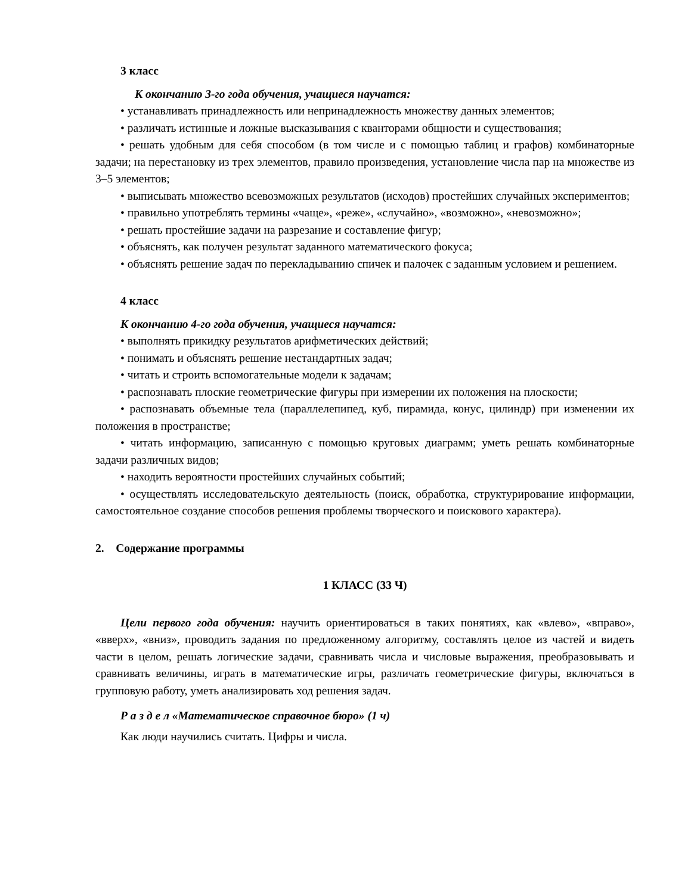3 класс
К окончанию 3-го года обучения, учащиеся научатся:
• устанавливать принадлежность или непринадлежность множеству данных элементов;
• различать истинные и ложные высказывания с кванторами общности и существования;
• решать удобным для себя способом (в том числе и с помощью таблиц и графов) комбинаторные задачи; на перестановку из трех элементов, правило произведения, установление числа пар на множестве из 3–5 элементов;
• выписывать множество всевозможных результатов (исходов) простейших случайных экспериментов;
• правильно употреблять термины «чаще», «реже», «случайно», «возможно», «невозможно»;
• решать простейшие задачи на разрезание и составление фигур;
• объяснять, как получен результат заданного математического фокуса;
• объяснять решение задач по перекладыванию спичек и палочек с заданным условием и решением.
4 класс
К окончанию 4-го года обучения, учащиеся научатся:
• выполнять прикидку результатов арифметических действий;
• понимать и объяснять решение нестандартных задач;
• читать и строить вспомогательные модели к задачам;
• распознавать плоские геометрические фигуры при измерении их положения на плоскости;
• распознавать объемные тела (параллелепипед, куб, пирамида, конус, цилиндр) при изменении их положения в пространстве;
• читать информацию, записанную с помощью круговых диаграмм; уметь решать комбинаторные задачи различных видов;
• находить вероятности простейших случайных событий;
• осуществлять исследовательскую деятельность (поиск, обработка, структурирование информации, самостоятельное создание способов решения проблемы творческого и поискового характера).
2. Содержание программы
1 КЛАСС (33 Ч)
Цели первого года обучения: научить ориентироваться в таких понятиях, как «влево», «вправо», «вверх», «вниз», проводить задания по предложенному алгоритму, составлять целое из частей и видеть части в целом, решать логические задачи, сравнивать числа и числовые выражения, преобразовывать и сравнивать величины, играть в математические игры, различать геометрические фигуры, включаться в групповую работу, уметь анализировать ход решения задач.
Р а з д е л «Математическое справочное бюро» (1 ч)
Как люди научились считать. Цифры и числа.